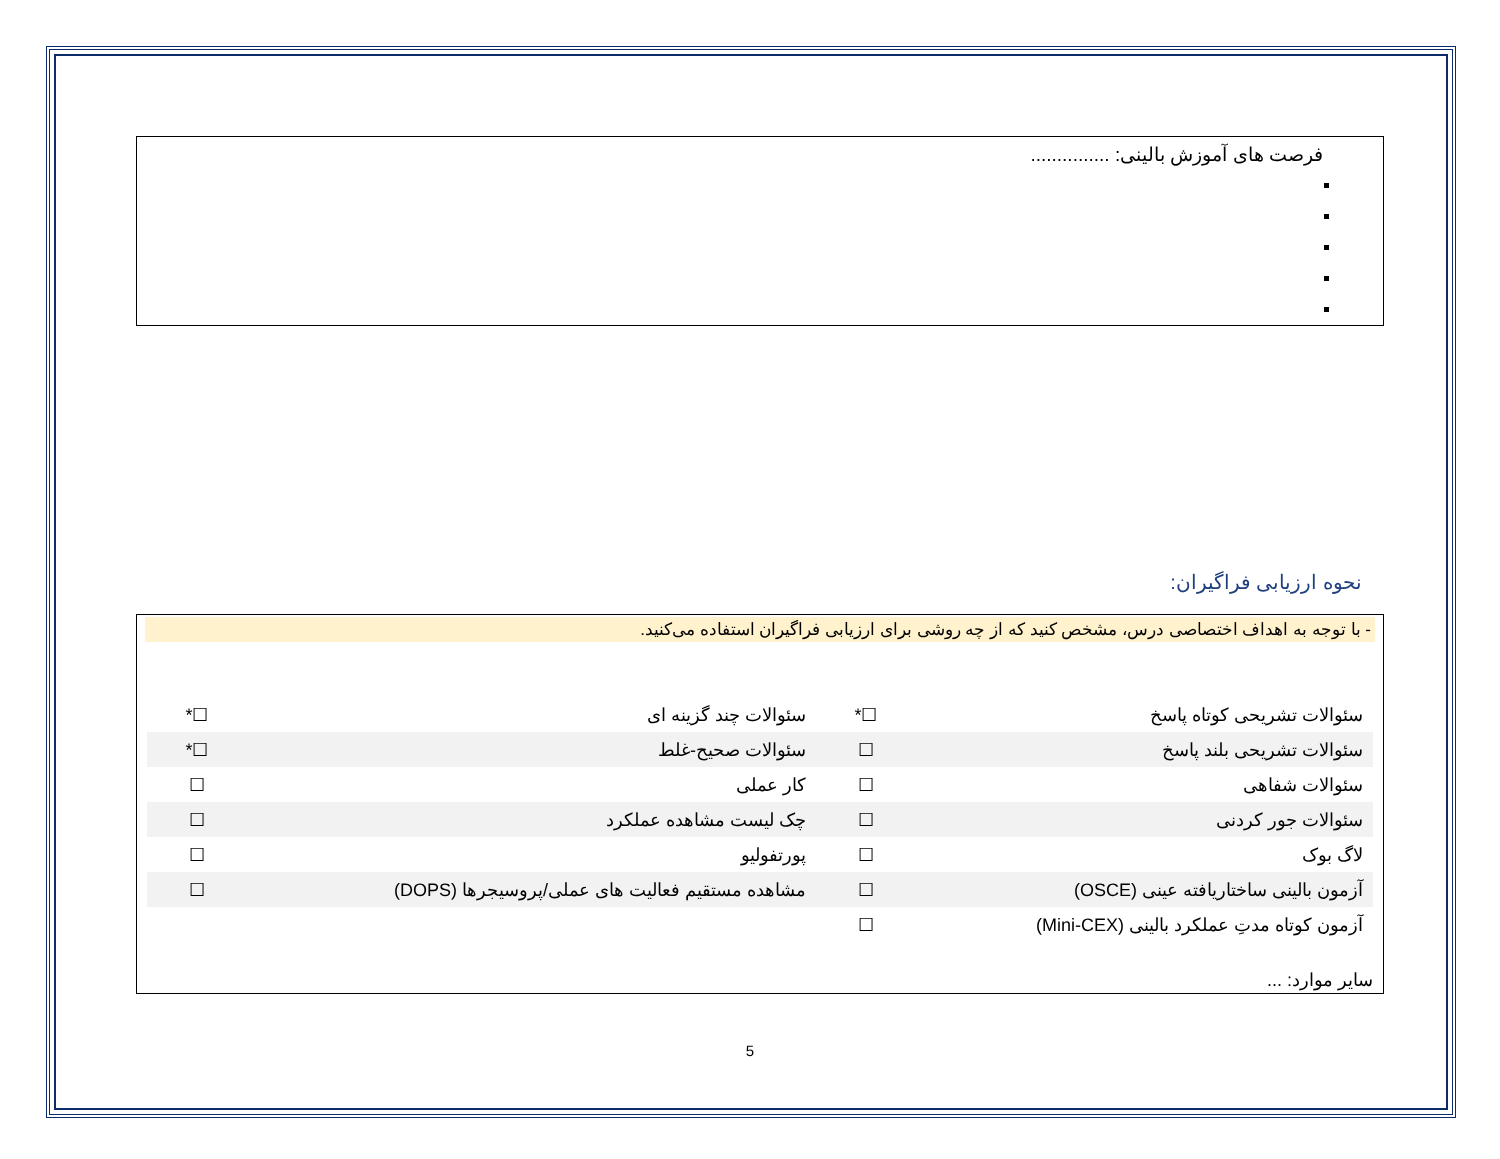فرصت های آموزش بالینی: ...............
نحوه ارزیابی فراگیران:
- با توجه به اهداف اختصاصی درس، مشخص کنید که از چه روشی برای ارزیابی فراگیران استفاده می‌کنید.
| سئوالات تشریحی کوتاه پاسخ | ☐* | سئوالات چند گزینه ای | ☐* |
| سئوالات تشریحی بلند پاسخ | ☐ | سئوالات صحیح-غلط | ☐* |
| سئوالات شفاهی | ☐ | کار عملی | ☐ |
| سئوالات جور کردنی | ☐ | چک لیست مشاهده عملکرد | ☐ |
| لاگ بوک | ☐ | پورتفولیو | ☐ |
| آزمون بالینی ساختاریافته عینی (OSCE) | ☐ | مشاهده مستقیم فعالیت های عملی/پروسیجرها (DOPS) | ☐ |
| آزمون کوتاه مدتِ عملکرد بالینی (Mini-CEX) | ☐ | | |
سایر موارد: ...
5